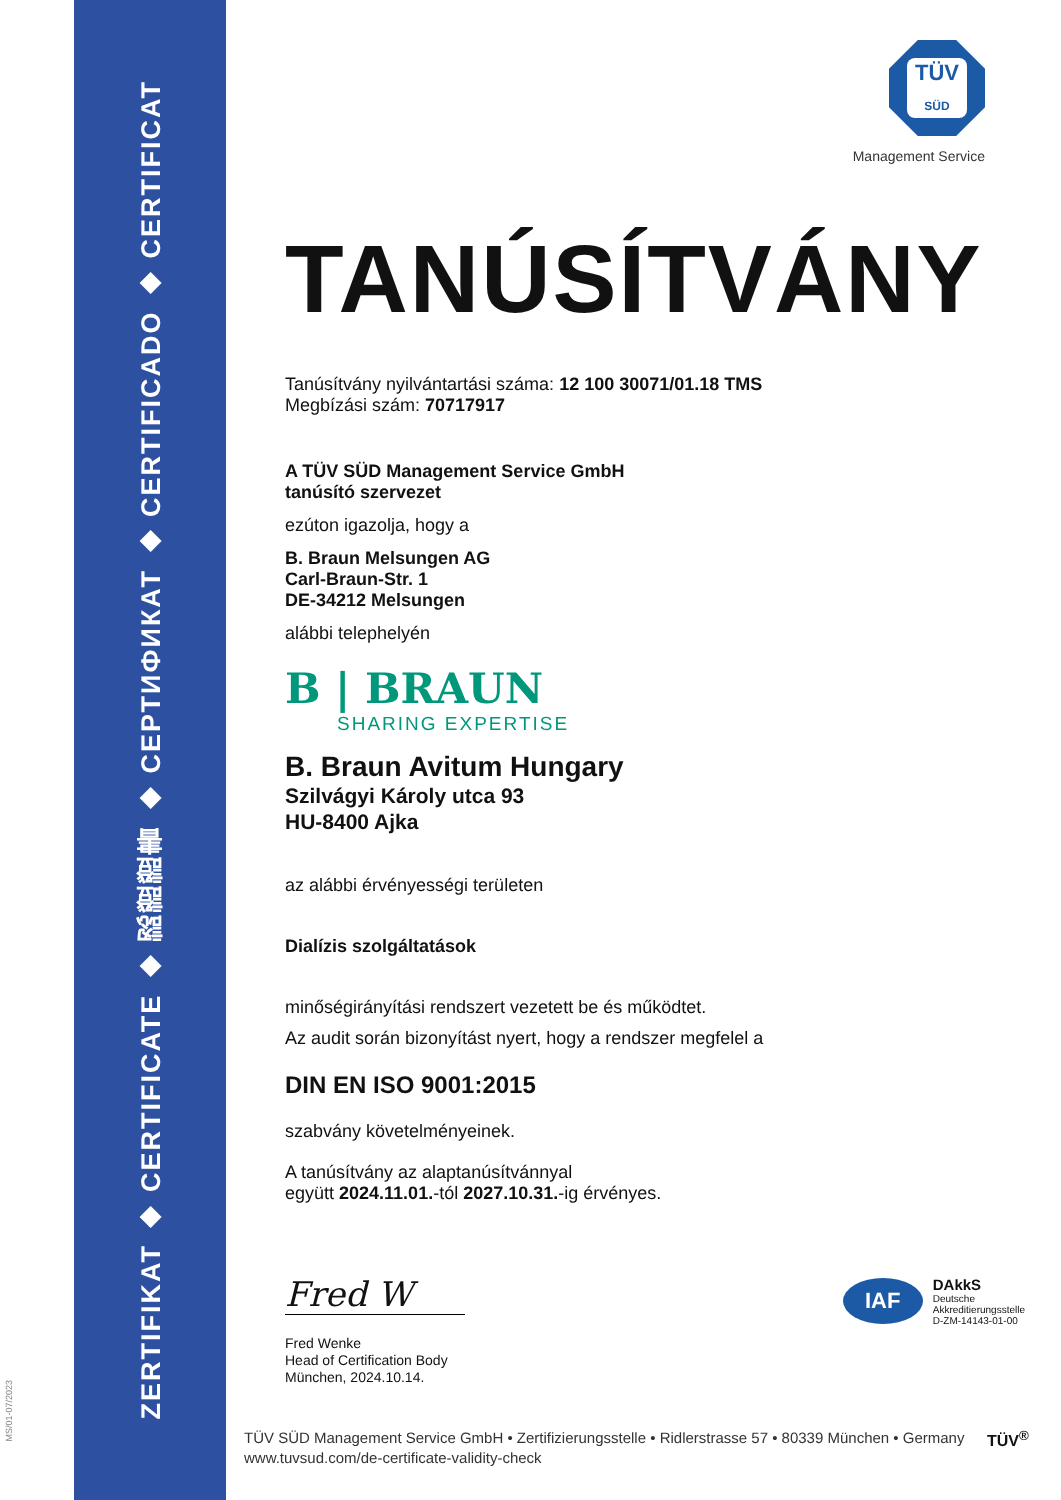ZERTIFIKAT ◆ CERTIFICATE ◆ 認證證書 ◆ СЕРТИФИКАТ ◆ CERTIFICADO ◆ CERTIFICAT
MS/01-07/2023
TÜV
SÜD
Management Service
TANÚSÍTVÁNY
Tanúsítvány nyilvántartási száma: 12 100 30071/01.18 TMS
Megbízási szám: 70717917
A TÜV SÜD Management Service GmbH
tanúsító szervezet
ezúton igazolja, hogy a
B. Braun Melsungen AG
Carl-Braun-Str. 1
DE-34212 Melsungen
alábbi telephelyén
B | BRAUN
SHARING EXPERTISE
B. Braun Avitum Hungary
Szilvágyi Károly utca 93
HU-8400 Ajka
az alábbi érvényességi területen
Dialízis szolgáltatások
minőségirányítási rendszert vezetett be és működtet.
Az audit során bizonyítást nyert, hogy a rendszer megfelel a
DIN EN ISO 9001:2015
szabvány követelményeinek.
A tanúsítvány az alaptanúsítvánnyal
együtt 2024.11.01.-tól 2027.10.31.-ig érvényes.
Fred W
Fred Wenke
Head of Certification Body
München, 2024.10.14.
IAF
DAkkS
Deutsche
Akkreditierungsstelle
D-ZM-14143-01-00
TÜV SÜD Management Service GmbH • Zertifizierungsstelle • Ridlerstrasse 57 • 80339 München • Germany
www.tuvsud.com/de-certificate-validity-check
TÜV<sup>®</sup>